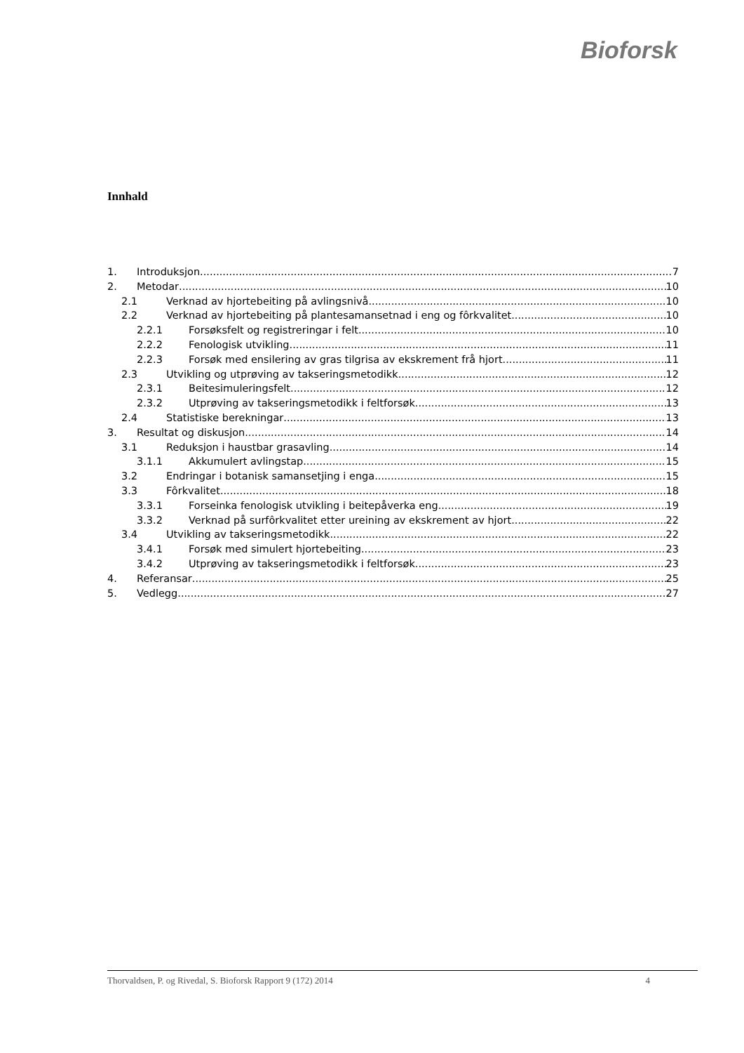Bioforsk
Innhald
1. Introduksjon 7
2. Metodar 10
2.1 Verknad av hjortebeiting på avlingsnivå 10
2.2 Verknad av hjortebeiting på plantesamansetnad i eng og fôrkvalitet 10
2.2.1 Forsøksfelt og registreringar i felt 10
2.2.2 Fenologisk utvikling 11
2.2.3 Forsøk med ensilering av gras tilgrisa av ekskrement frå hjort 11
2.3 Utvikling og utprøving av takseringsmetodikk 12
2.3.1 Beitesimuleringsfelt 12
2.3.2 Utprøving av takseringsmetodikk i feltforsøk 13
2.4 Statistiske berekningar 13
3. Resultat og diskusjon 14
3.1 Reduksjon i haustbar grasavling 14
3.1.1 Akkumulert avlingstap 15
3.2 Endringar i botanisk samansetjing i enga 15
3.3 Fôrkvalitet 18
3.3.1 Forseinka fenologisk utvikling i beitepåverka eng 19
3.3.2 Verknad på surfôrkvalitet etter ureining av ekskrement av hjort 22
3.4 Utvikling av takseringsmetodikk 22
3.4.1 Forsøk med simulert hjortebeiting 23
3.4.2 Utprøving av takseringsmetodikk i feltforsøk 23
4. Referansar 25
5. Vedlegg 27
Thorvaldsen, P. og Rivedal, S. Bioforsk Rapport 9 (172) 2014 4